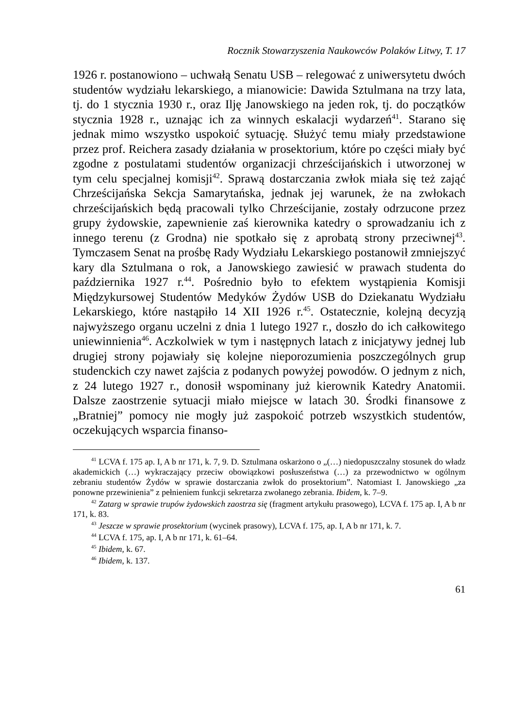Rocznik Stowarzyszenia Naukowców Polaków Litwy, T. 17
1926 r. postanowiono – uchwałą Senatu USB – relegować z uniwersytetu dwóch studentów wydziału lekarskiego, a mianowicie: Dawida Sztulmana na trzy lata, tj. do 1 stycznia 1930 r., oraz Ilję Janowskiego na jeden rok, tj. do początków stycznia 1928 r., uznając ich za winnych eskalacji wydarzeń<sup>41</sup>. Starano się jednak mimo wszystko uspokoić sytuację. Służyć temu miały przedstawione przez prof. Reichera zasady działania w prosektorium, które po części miały być zgodne z postulatami studentów organizacji chrześcijańskich i utworzonej w tym celu specjalnej komisji<sup>42</sup>. Sprawą dostarczania zwłok miała się też zająć Chrześcijańska Sekcja Samarytańska, jednak jej warunek, że na zwłokach chrześcijańskich będą pracowali tylko Chrześcijanie, zostały odrzucone przez grupy żydowskie, zapewnienie zaś kierownika katedry o sprowadzaniu ich z innego terenu (z Grodna) nie spotkało się z aprobatą strony przeciwnej<sup>43</sup>. Tymczasem Senat na prośbę Rady Wydziału Lekarskiego postanowił zmniejszyć kary dla Sztulmana o rok, a Janowskiego zawiesić w prawach studenta do października 1927 r.<sup>44</sup>. Pośrednio było to efektem wystąpienia Komisji Międzykursowej Studentów Medyków Żydów USB do Dziekanatu Wydziału Lekarskiego, które nastąpiło 14 XII 1926 r.<sup>45</sup>. Ostatecznie, kolejną decyzją najwyższego organu uczelni z dnia 1 lutego 1927 r., doszło do ich całkowitego uniewinnienia<sup>46</sup>. Aczkolwiek w tym i następnych latach z inicjatywy jednej lub drugiej strony pojawiały się kolejne nieporozumienia poszczególnych grup studenckich czy nawet zajścia z podanych powyżej powodów. O jednym z nich, z 24 lutego 1927 r., donosił wspominany już kierownik Katedry Anatomii. Dalsze zaostrzenie sytuacji miało miejsce w latach 30. Środki finansowe z „Bratniej” pomocy nie mogły już zaspokoić potrzeb wszystkich studentów, oczekujących wsparcia finanso-
<sup>41</sup> LCVA f. 175 ap. I, A b nr 171, k. 7, 9. D. Sztulmana oskarżono o „(…) niedopuszczalny stosunek do władz akademickich (…) wykraczający przeciw obowiązkowi posłuszeństwa (…) za przewodnictwo w ogólnym zebraniu studentów Żydów w sprawie dostarczania zwłok do prosektorium”. Natomiast I. Janowskiego „za ponowne przewinienia” z pełnieniem funkcji sekretarza zwołanego zebrania. Ibidem, k. 7–9.
<sup>42</sup> Zatarg w sprawie trupów żydowskich zaostrza się (fragment artykułu prasowego), LCVA f. 175 ap. I, A b nr 171, k. 83.
<sup>43</sup> Jeszcze w sprawie prosektorium (wycinek prasowy), LCVA f. 175, ap. I, A b nr 171, k. 7.
<sup>44</sup> LCVA f. 175, ap. I, A b nr 171, k. 61–64.
<sup>45</sup> Ibidem, k. 67.
<sup>46</sup> Ibidem, k. 137.
61